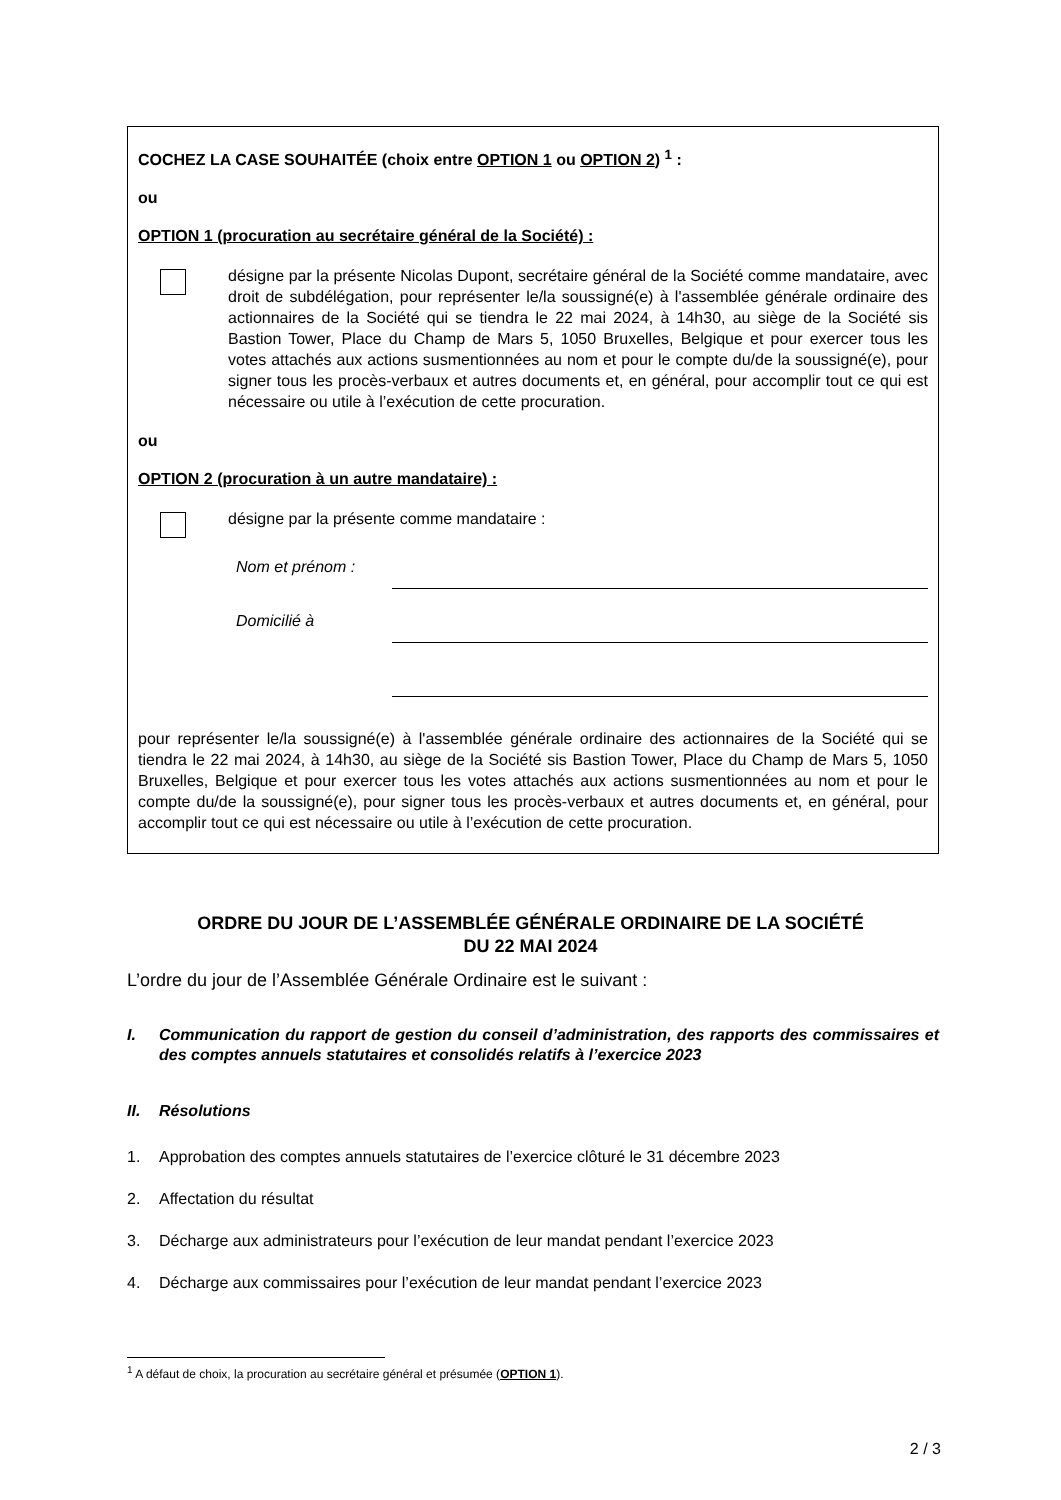COCHEZ LA CASE SOUHAITÉE (choix entre OPTION 1 ou OPTION 2) <sup>1</sup> :
ou
OPTION 1 (procuration au secrétaire général de la Société) :
désigne par la présente Nicolas Dupont, secrétaire général de la Société comme mandataire, avec droit de subdélégation, pour représenter le/la soussigné(e) à l'assemblée générale ordinaire des actionnaires de la Société qui se tiendra le 22 mai 2024, à 14h30, au siège de la Société sis Bastion Tower, Place du Champ de Mars 5, 1050 Bruxelles, Belgique et pour exercer tous les votes attachés aux actions susmentionnées au nom et pour le compte du/de la soussigné(e), pour signer tous les procès-verbaux et autres documents et, en général, pour accomplir tout ce qui est nécessaire ou utile à l’exécution de cette procuration.
ou
OPTION 2 (procuration à un autre mandataire) :
désigne par la présente comme mandataire :
Nom et prénom :
Domicilié à
pour représenter le/la soussigné(e) à l'assemblée générale ordinaire des actionnaires de la Société qui se tiendra le 22 mai 2024, à 14h30, au siège de la Société sis Bastion Tower, Place du Champ de Mars 5, 1050 Bruxelles, Belgique et pour exercer tous les votes attachés aux actions susmentionnées au nom et pour le compte du/de la soussigné(e), pour signer tous les procès-verbaux et autres documents et, en général, pour accomplir tout ce qui est nécessaire ou utile à l’exécution de cette procuration.
ORDRE DU JOUR DE L’ASSEMBLÉE GÉNÉRALE ORDINAIRE DE LA SOCIÉTÉ
DU 22 MAI 2024
L’ordre du jour de l’Assemblée Générale Ordinaire est le suivant :
I. Communication du rapport de gestion du conseil d’administration, des rapports des commissaires et des comptes annuels statutaires et consolidés relatifs à l’exercice 2023
II. Résolutions
1. Approbation des comptes annuels statutaires de l’exercice clôturé le 31 décembre 2023
2. Affectation du résultat
3. Décharge aux administrateurs pour l’exécution de leur mandat pendant l’exercice 2023
4. Décharge aux commissaires pour l’exécution de leur mandat pendant l’exercice 2023
<sup>1</sup> A défaut de choix, la procuration au secrétaire général et présumée (OPTION 1).
2 / 3